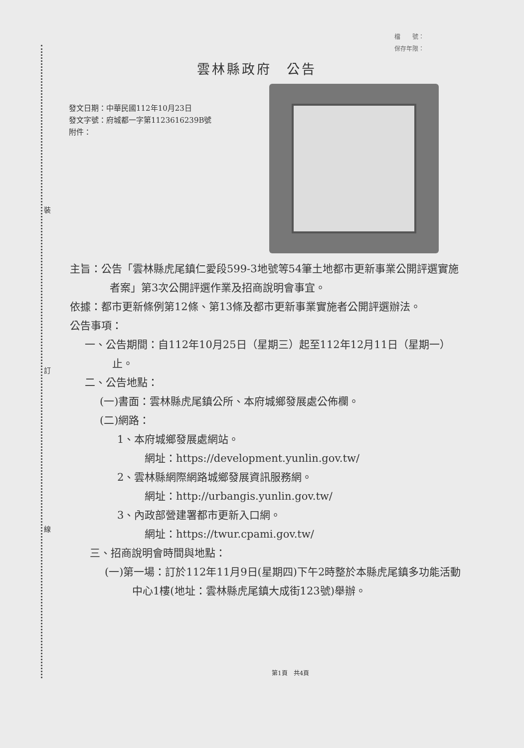裝
訂
線
檔　　號：
保存年限：
雲林縣政府　公告
發文日期：中華民國112年10月23日
發文字號：府城都一字第1123616239B號
附件：
主旨：公告「雲林縣虎尾鎮仁愛段599-3地號等54筆土地都市更新事業公開評選實施者案」第3次公開評選作業及招商說明會事宜。
依據：都市更新條例第12條、第13條及都市更新事業實施者公開評選辦法。
公告事項：
一、公告期間：自112年10月25日（星期三）起至112年12月11日（星期一）止。
二、公告地點：
(一)書面：雲林縣虎尾鎮公所、本府城鄉發展處公佈欄。
(二)網路：
1、本府城鄉發展處網站。
網址：https://development.yunlin.gov.tw/
2、雲林縣網際網路城鄉發展資訊服務網。
網址：http://urbangis.yunlin.gov.tw/
3、內政部營建署都市更新入口網。
網址：https://twur.cpami.gov.tw/
三、招商說明會時間與地點：
(一)第一場：訂於112年11月9日(星期四)下午2時整於本縣虎尾鎮多功能活動中心1樓(地址：雲林縣虎尾鎮大成街123號)舉辦。
第1頁　共4頁